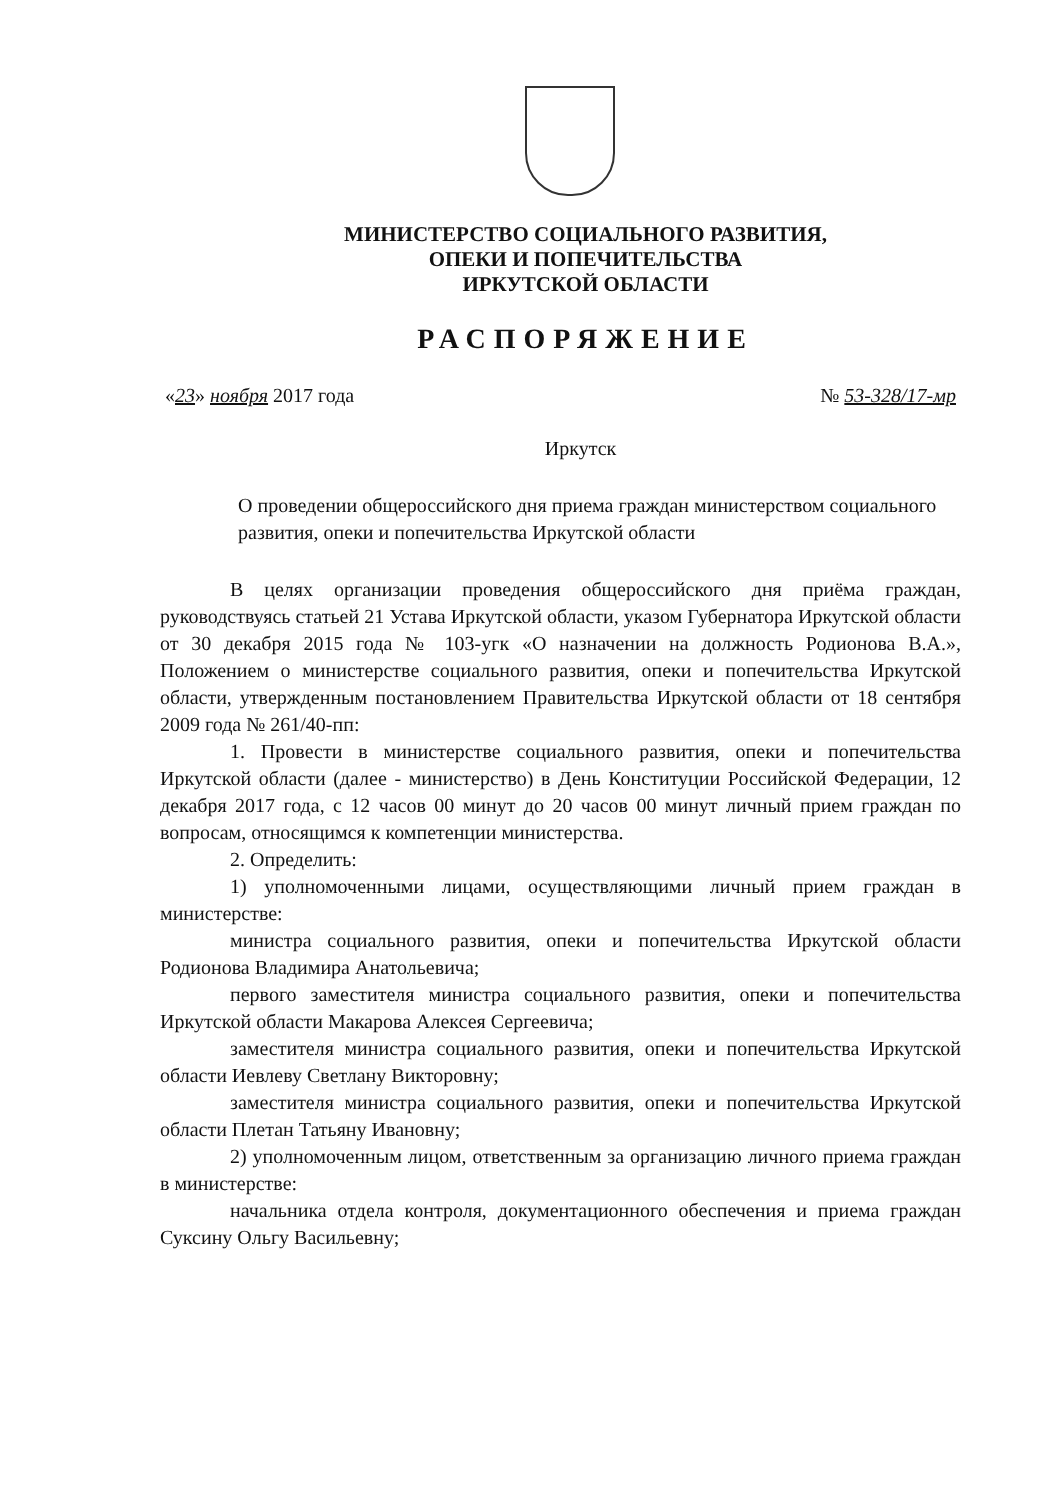МИНИСТЕРСТВО СОЦИАЛЬНОГО РАЗВИТИЯ,
ОПЕКИ И ПОПЕЧИТЕЛЬСТВА
ИРКУТСКОЙ ОБЛАСТИ
РАСПОРЯЖЕНИЕ
«23» ноября 2017 года № 53-328/17-мр
Иркутск
О проведении общероссийского дня приема граждан министерством социального развития, опеки и попечительства Иркутской области
В целях организации проведения общероссийского дня приёма граждан, руководствуясь статьей 21 Устава Иркутской области, указом Губернатора Иркутской области от 30 декабря 2015 года № 103-угк «О назначении на должность Родионова В.А.», Положением о министерстве социального развития, опеки и попечительства Иркутской области, утвержденным постановлением Правительства Иркутской области от 18 сентября 2009 года № 261/40-пп:
1. Провести в министерстве социального развития, опеки и попечительства Иркутской области (далее - министерство) в День Конституции Российской Федерации, 12 декабря 2017 года, с 12 часов 00 минут до 20 часов 00 минут личный прием граждан по вопросам, относящимся к компетенции министерства.
2. Определить:
1) уполномоченными лицами, осуществляющими личный прием граждан в министерстве:
министра социального развития, опеки и попечительства Иркутской области Родионова Владимира Анатольевича;
первого заместителя министра социального развития, опеки и попечительства Иркутской области Макарова Алексея Сергеевича;
заместителя министра социального развития, опеки и попечительства Иркутской области Иевлеву Светлану Викторовну;
заместителя министра социального развития, опеки и попечительства Иркутской области Плетан Татьяну Ивановну;
2) уполномоченным лицом, ответственным за организацию личного приема граждан в министерстве:
начальника отдела контроля, документационного обеспечения и приема граждан Суксину Ольгу Васильевну;